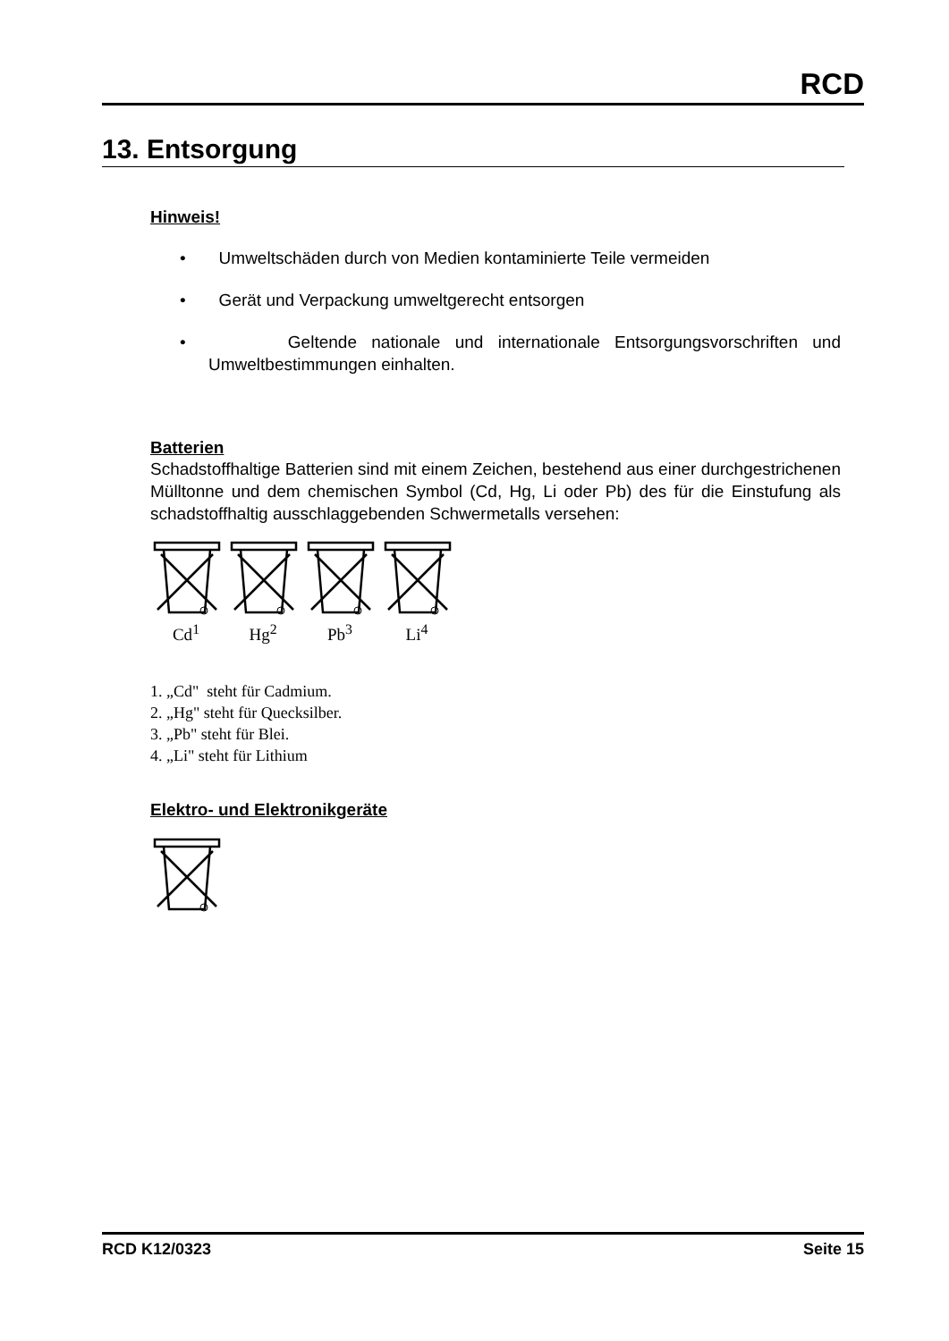RCD
13. Entsorgung
Hinweis!
• Umweltschäden durch von Medien kontaminierte Teile vermeiden
• Gerät und Verpackung umweltgerecht entsorgen
• Geltende nationale und internationale Entsorgungsvorschriften und Umweltbestimmungen einhalten.
Batterien
Schadstoffhaltige Batterien sind mit einem Zeichen, bestehend aus einer durchgestrichenen Mülltonne und dem chemischen Symbol (Cd, Hg, Li oder Pb) des für die Einstufung als schadstoffhaltig ausschlaggebenden Schwermetalls versehen:
Cd<sup>1</sup>
Hg<sup>2</sup>
Pb<sup>3</sup>
Li<sup>4</sup>
1. „Cd" steht für Cadmium.
2. „Hg" steht für Quecksilber.
3. „Pb" steht für Blei.
4. „Li" steht für Lithium
Elektro- und Elektronikgeräte
RCD K12/0323 Seite 15